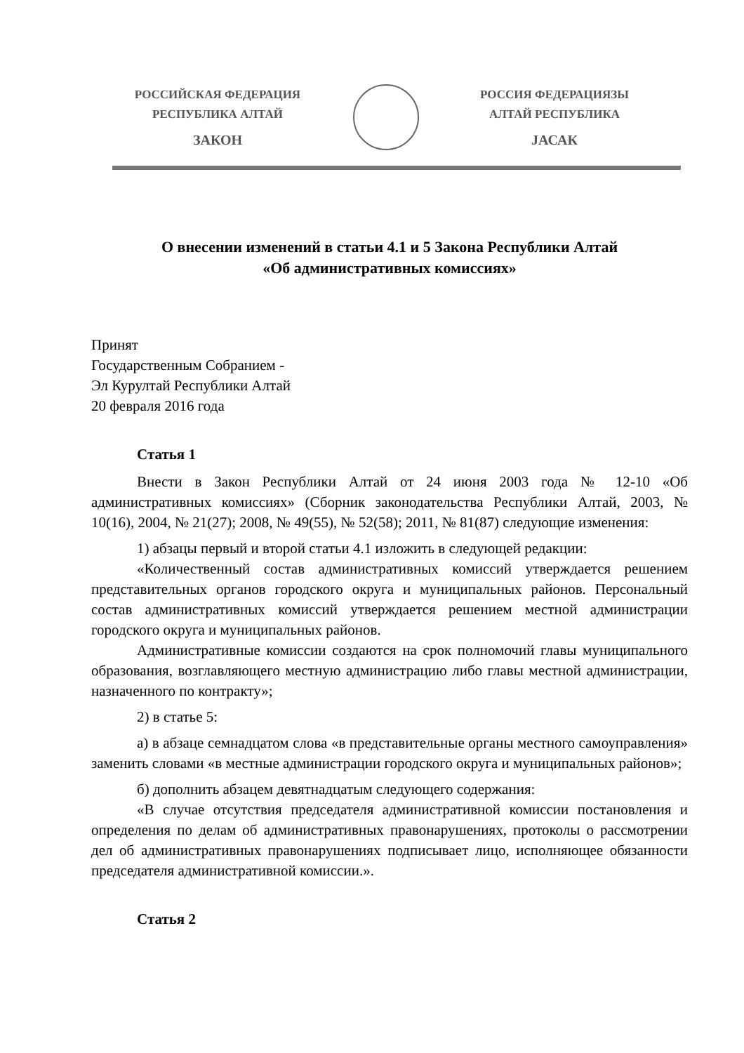РОССИЙСКАЯ ФЕДЕРАЦИЯ
РЕСПУБЛИКА АЛТАЙ
ЗАКОН
РОССИЯ ФЕДЕРАЦИЯЗЫ
АЛТАЙ РЕСПУБЛИКА
JАСАК
О внесении изменений в статьи 4.1 и 5 Закона Республики Алтай
«Об административных комиссиях»
Принят
Государственным Собранием -
Эл Курултай Республики Алтай
20 февраля 2016 года
Статья 1
Внести в Закон Республики Алтай от 24 июня 2003 года № 12-10 «Об административных комиссиях» (Сборник законодательства Республики Алтай, 2003, № 10(16), 2004, № 21(27); 2008, № 49(55), № 52(58); 2011, № 81(87) следующие изменения:
1) абзацы первый и второй статьи 4.1 изложить в следующей редакции:
«Количественный состав административных комиссий утверждается решением представительных органов городского округа и муниципальных районов. Персональный состав административных комиссий утверждается решением местной администрации городского округа и муниципальных районов.
Административные комиссии создаются на срок полномочий главы муниципального образования, возглавляющего местную администрацию либо главы местной администрации, назначенного по контракту»;
2) в статье 5:
а) в абзаце семнадцатом слова «в представительные органы местного самоуправления» заменить словами «в местные администрации городского округа и муниципальных районов»;
б) дополнить абзацем девятнадцатым следующего содержания:
«В случае отсутствия председателя административной комиссии постановления и определения по делам об административных правонарушениях, протоколы о рассмотрении дел об административных правонарушениях подписывает лицо, исполняющее обязанности председателя административной комиссии.».
Статья 2